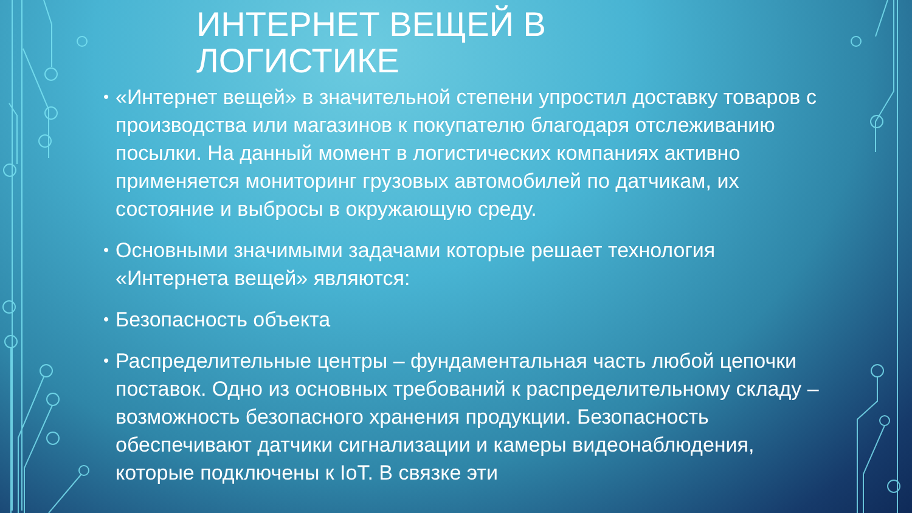ИНТЕРНЕТ ВЕЩЕЙ В
ЛОГИСТИКЕ
• «Интернет вещей» в значительной степени упростил доставку товаров с производства или магазинов к покупателю благодаря отслеживанию посылки. На данный момент в логистических компаниях активно применяется мониторинг грузовых автомобилей по датчикам, их состояние и выбросы в окружающую среду.
• Основными значимыми задачами которые решает технология «Интернета вещей» являются:
• Безопасность объекта
• Распределительные центры – фундаментальная часть любой цепочки поставок. Одно из основных требований к распределительному складу – возможность безопасного хранения продукции. Безопасность обеспечивают датчики сигнализации и камеры видеонаблюдения, которые подключены к IoT. В связке эти